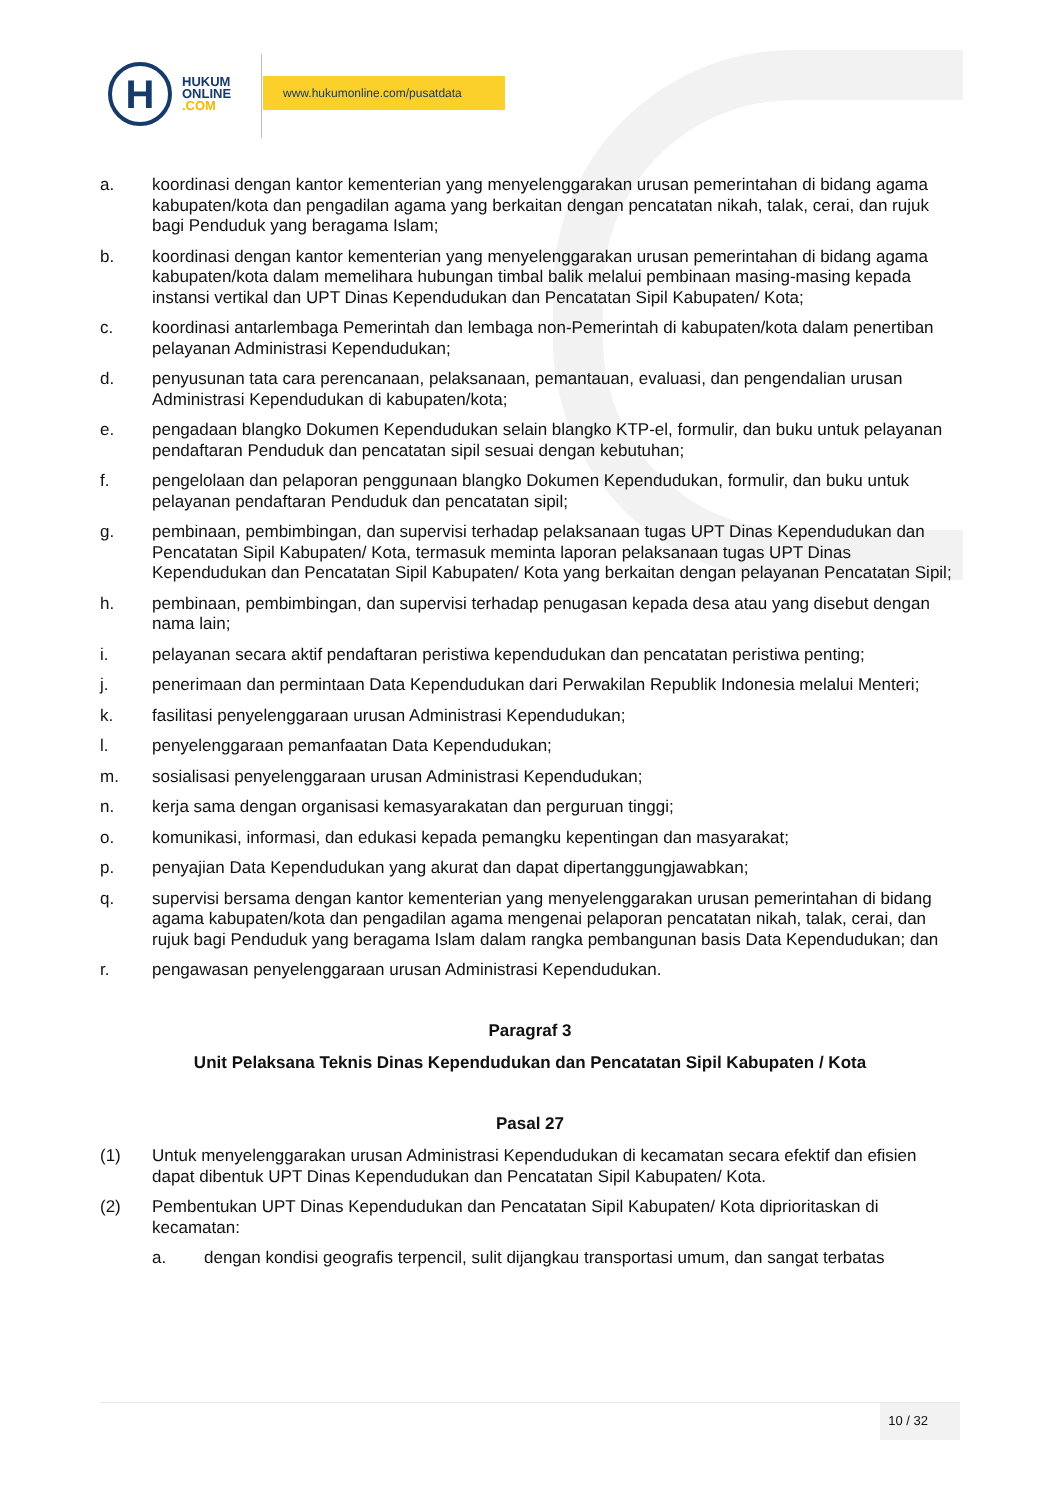H
HUKUM
ONLINE
.COM
www.hukumonline.com/pusatdata
a. koordinasi dengan kantor kementerian yang menyelenggarakan urusan pemerintahan di bidang agama kabupaten/kota dan pengadilan agama yang berkaitan dengan pencatatan nikah, talak, cerai, dan rujuk bagi Penduduk yang beragama Islam;
b. koordinasi dengan kantor kementerian yang menyelenggarakan urusan pemerintahan di bidang agama kabupaten/kota dalam memelihara hubungan timbal balik melalui pembinaan masing-masing kepada instansi vertikal dan UPT Dinas Kependudukan dan Pencatatan Sipil Kabupaten/ Kota;
c. koordinasi antarlembaga Pemerintah dan lembaga non-Pemerintah di kabupaten/kota dalam penertiban pelayanan Administrasi Kependudukan;
d. penyusunan tata cara perencanaan, pelaksanaan, pemantauan, evaluasi, dan pengendalian urusan Administrasi Kependudukan di kabupaten/kota;
e. pengadaan blangko Dokumen Kependudukan selain blangko KTP-el, formulir, dan buku untuk pelayanan pendaftaran Penduduk dan pencatatan sipil sesuai dengan kebutuhan;
f. pengelolaan dan pelaporan penggunaan blangko Dokumen Kependudukan, formulir, dan buku untuk pelayanan pendaftaran Penduduk dan pencatatan sipil;
g. pembinaan, pembimbingan, dan supervisi terhadap pelaksanaan tugas UPT Dinas Kependudukan dan Pencatatan Sipil Kabupaten/ Kota, termasuk meminta laporan pelaksanaan tugas UPT Dinas Kependudukan dan Pencatatan Sipil Kabupaten/ Kota yang berkaitan dengan pelayanan Pencatatan Sipil;
h. pembinaan, pembimbingan, dan supervisi terhadap penugasan kepada desa atau yang disebut dengan nama lain;
i. pelayanan secara aktif pendaftaran peristiwa kependudukan dan pencatatan peristiwa penting;
j. penerimaan dan permintaan Data Kependudukan dari Perwakilan Republik Indonesia melalui Menteri;
k. fasilitasi penyelenggaraan urusan Administrasi Kependudukan;
l. penyelenggaraan pemanfaatan Data Kependudukan;
m. sosialisasi penyelenggaraan urusan Administrasi Kependudukan;
n. kerja sama dengan organisasi kemasyarakatan dan perguruan tinggi;
o. komunikasi, informasi, dan edukasi kepada pemangku kepentingan dan masyarakat;
p. penyajian Data Kependudukan yang akurat dan dapat dipertanggungjawabkan;
q. supervisi bersama dengan kantor kementerian yang menyelenggarakan urusan pemerintahan di bidang agama kabupaten/kota dan pengadilan agama mengenai pelaporan pencatatan nikah, talak, cerai, dan rujuk bagi Penduduk yang beragama Islam dalam rangka pembangunan basis Data Kependudukan; dan
r. pengawasan penyelenggaraan urusan Administrasi Kependudukan.
Paragraf 3
Unit Pelaksana Teknis Dinas Kependudukan dan Pencatatan Sipil Kabupaten / Kota
Pasal 27
(1) Untuk menyelenggarakan urusan Administrasi Kependudukan di kecamatan secara efektif dan efisien dapat dibentuk UPT Dinas Kependudukan dan Pencatatan Sipil Kabupaten/ Kota.
(2) Pembentukan UPT Dinas Kependudukan dan Pencatatan Sipil Kabupaten/ Kota diprioritaskan di kecamatan:
a. dengan kondisi geografis terpencil, sulit dijangkau transportasi umum, dan sangat terbatas
10 / 32